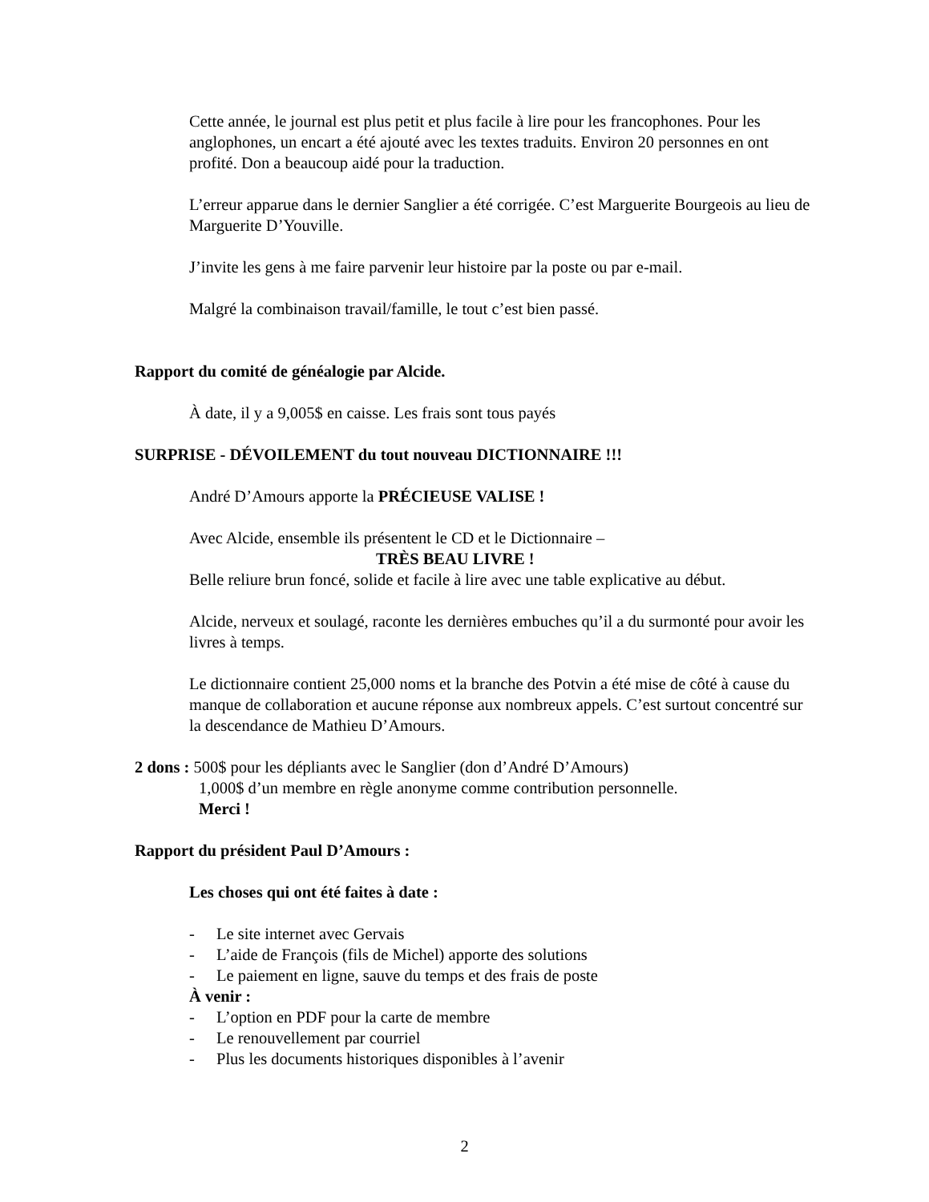Cette année, le journal est plus petit et plus facile à lire pour les francophones. Pour les anglophones, un encart a été ajouté avec les textes traduits. Environ 20 personnes en ont profité. Don a beaucoup aidé pour la traduction.
L’erreur apparue dans le dernier Sanglier a été corrigée. C’est Marguerite Bourgeois au lieu de Marguerite D’Youville.
J’invite les gens à me faire parvenir leur histoire par la poste ou par e-mail.
Malgré la combinaison travail/famille, le tout c’est bien passé.
Rapport du comité de généalogie par Alcide.
À date, il y a 9,005$ en caisse. Les frais sont tous payés
SURPRISE - DÉVOILEMENT du tout nouveau DICTIONNAIRE !!!
André D’Amours apporte la PRÉCIEUSE VALISE !
Avec Alcide, ensemble ils présentent le CD et le Dictionnaire –
TRÈS BEAU LIVRE !
Belle reliure brun foncé, solide et facile à lire avec une table explicative au début.
Alcide, nerveux et soulagé, raconte les dernières embuches qu’il a du surmonté pour avoir les livres à temps.
Le dictionnaire contient 25,000 noms et la branche des Potvin a été mise de côté à cause du manque de collaboration et aucune réponse aux nombreux appels. C’est surtout concentré sur la descendance de Mathieu D’Amours.
2 dons : 500$ pour les dépliants avec le Sanglier (don d’André D’Amours)
1,000$ d’un membre en règle anonyme comme contribution personnelle.
Merci !
Rapport du président Paul D’Amours :
Les choses qui ont été faites à date :
- Le site internet avec Gervais
- L’aide de François (fils de Michel) apporte des solutions
- Le paiement en ligne, sauve du temps et des frais de poste
À venir :
- L’option en PDF pour la carte de membre
- Le renouvellement par courriel
- Plus les documents historiques disponibles à l’avenir
2